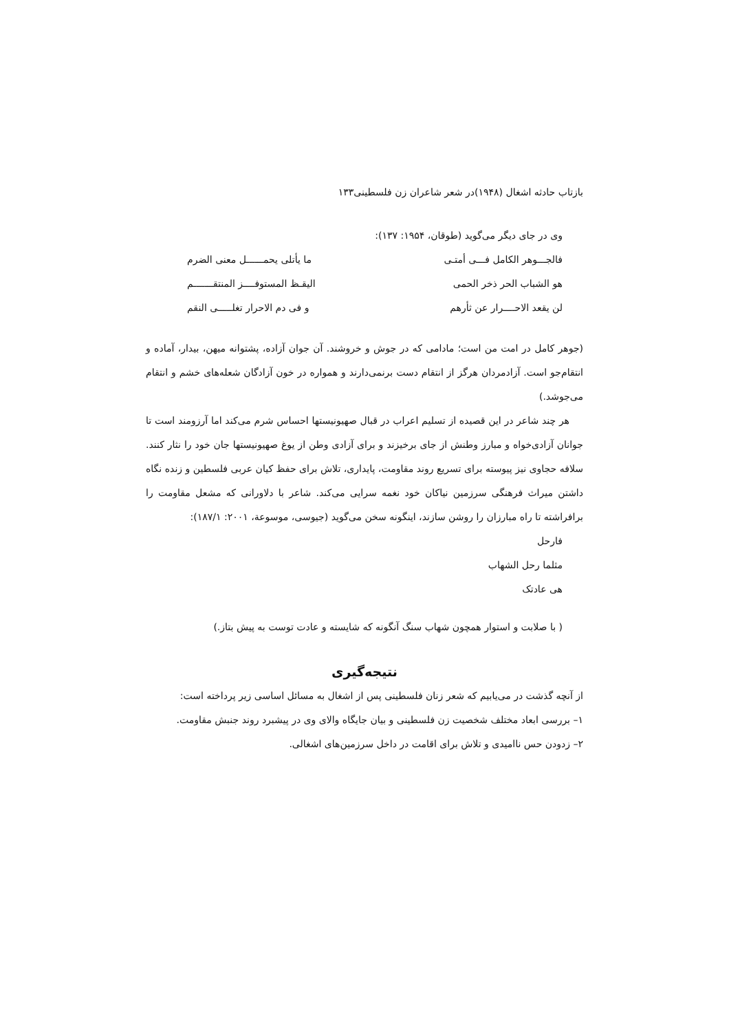بازتاب حادثه اشغال (۱۹۴۸)در شعر شاعران زن فلسطینی۱۳۳
وی در جای دیگر می‌گوید (طوقان، ۱۹۵۴: ۱۳۷):
فالجـــوهر الکامل فـــی أمتـی ما یأتلی یحمــــــل معنی الضرم
هو الشباب الحر ذخر الحمی الیقـظ المستوفــــز المنتقـــــــم
لن یقعد الاحــــرار عن ثأرهم و فی دم الاحرار تغلـــــی النقم
(جوهر کامل در امت من است؛ مادامی که در جوش و خروشند. آن جوان آزاده، پشتوانه میهن، بیدار، آماده و انتقام‌جو است. آزادمردان هرگز از انتقام دست برنمی‌دارند و همواره در خون آزادگان شعله‌های خشم و انتقام می‌جوشد.)
هر چند شاعر در این قصیده از تسلیم اعراب در قبال صهیونیستها احساس شرم می‌کند اما آرزومند است تا جوانان آزادی‌خواه و مبارز وطنش از جای برخیزند و برای آزادی وطن از یوغ صهیونیستها جان خود را نثار کنند. سلافه حجاوی نیز پیوسته برای تسریع روند مقاومت، پایداری، تلاش برای حفظ کیان عربی فلسطین و زنده نگاه داشتن میراث فرهنگی سرزمین نیاکان خود نغمه سرایی می‌کند. شاعر با دلاورانی که مشعل مقاومت را برافراشته تا راه مبارزان را روشن سازند، اینگونه سخن می‌گوید (جیوسی، موسوعة، ۲۰۰۱: ۱۸۷/۱):
فارحل
مثلما رحل الشهاب
هی عادتک
( با صلابت و استوار همچون شهاب سنگ آنگونه که شایسته و عادت توست به پیش بتاز.)
نتیجه‌گیری
از آنچه گذشت در می‌یابیم که شعر زنان فلسطینی پس از اشغال به مسائل اساسی زیر پرداخته است:
۱– بررسی ابعاد مختلف شخصیت زن فلسطینی و بیان جایگاه والای وی در پیشبرد روند جنبش مقاومت.
۲– زدودن حس ناامیدی و تلاش برای اقامت در داخل سرزمین‌های اشغالی.